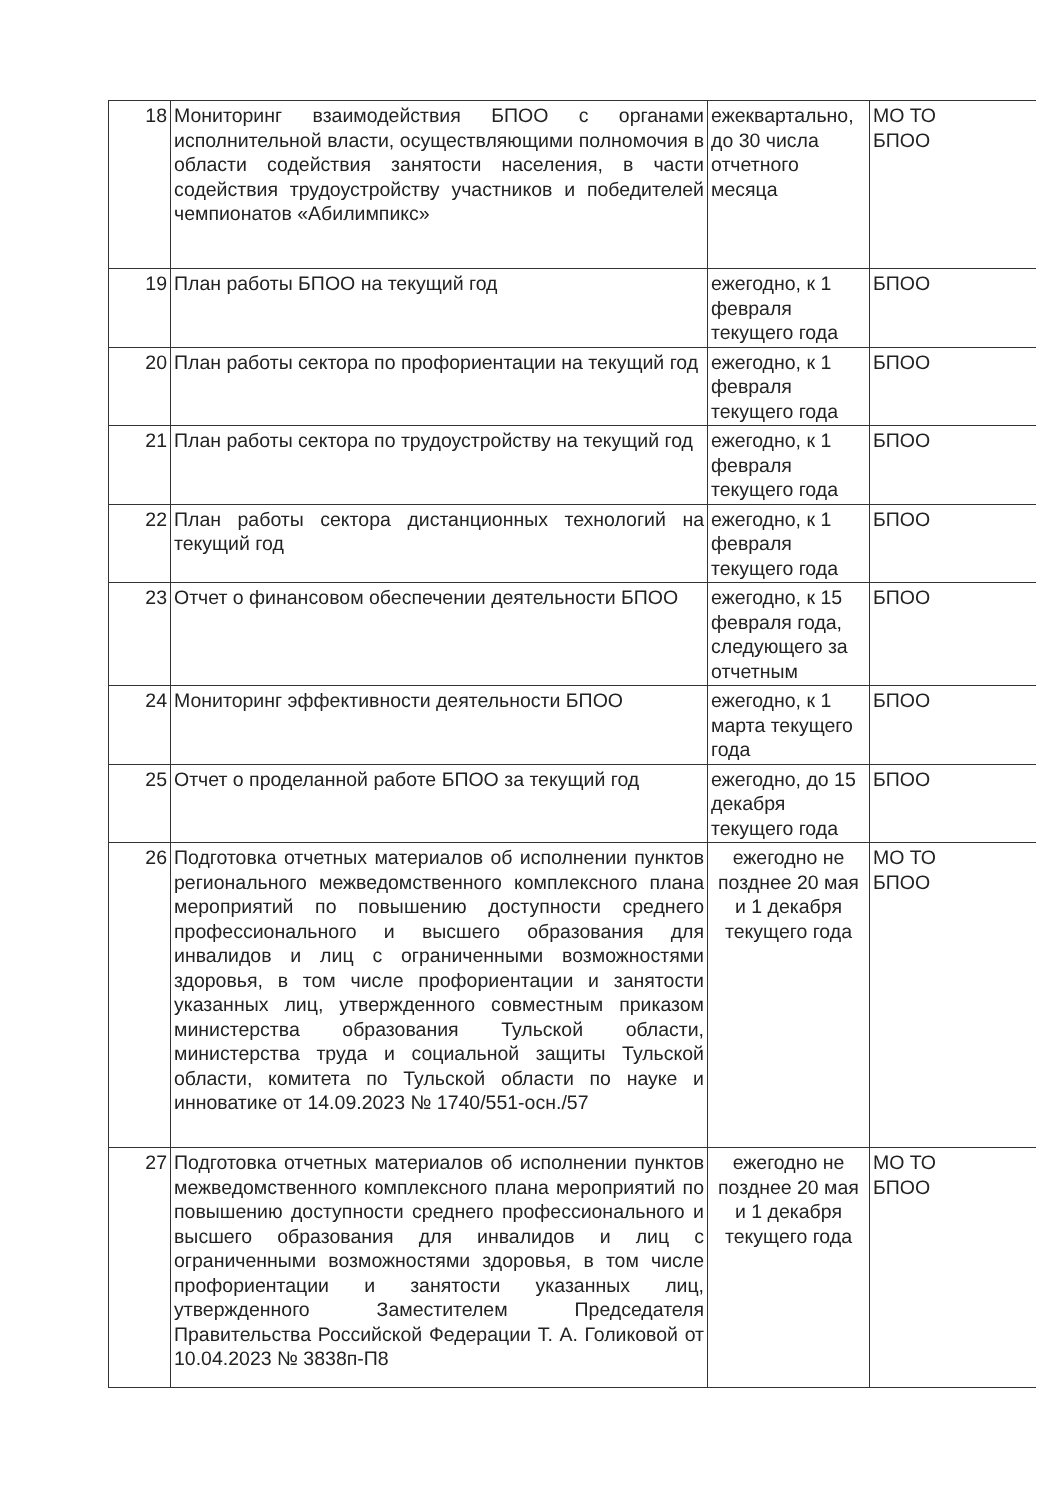| 18 | Мониторинг взаимодействия БПОО с органами исполнительной власти, осуществляющими полномочия в области содействия занятости населения, в части содействия трудоустройству участников и победителей чемпионатов «Абилимпикс» | ежеквартально, до 30 числа отчетного месяца | МО ТО БПОО |
| 19 | План работы БПОО на текущий год | ежегодно, к 1 февраля текущего года | БПОО |
| 20 | План работы сектора по профориентации на текущий год | ежегодно, к 1 февраля текущего года | БПОО |
| 21 | План работы сектора по трудоустройству на текущий год | ежегодно, к 1 февраля текущего года | БПОО |
| 22 | План работы сектора дистанционных технологий на текущий год | ежегодно, к 1 февраля текущего года | БПОО |
| 23 | Отчет о финансовом обеспечении деятельности БПОО | ежегодно, к 15 февраля года, следующего за отчетным | БПОО |
| 24 | Мониторинг эффективности деятельности БПОО | ежегодно, к 1 марта текущего года | БПОО |
| 25 | Отчет о проделанной работе БПОО за текущий год | ежегодно, до 15 декабря текущего года | БПОО |
| 26 | Подготовка отчетных материалов об исполнении пунктов регионального межведомственного комплексного плана мероприятий по повышению доступности среднего профессионального и высшего образования для инвалидов и лиц с ограниченными возможностями здоровья, в том числе профориентации и занятости указанных лиц, утвержденного совместным приказом министерства образования Тульской области, министерства труда и социальной защиты Тульской области, комитета по Тульской области по науке и инноватике от 14.09.2023 № 1740/551-осн./57 | ежегодно не позднее 20 мая и 1 декабря текущего года | МО ТО БПОО |
| 27 | Подготовка отчетных материалов об исполнении пунктов межведомственного комплексного плана мероприятий по повышению доступности среднего профессионального и высшего образования для инвалидов и лиц с ограниченными возможностями здоровья, в том числе профориентации и занятости указанных лиц, утвержденного Заместителем Председателя Правительства Российской Федерации Т. А. Голиковой от 10.04.2023 № 3838п-П8 | ежегодно не позднее 20 мая и 1 декабря текущего года | МО ТО БПОО |